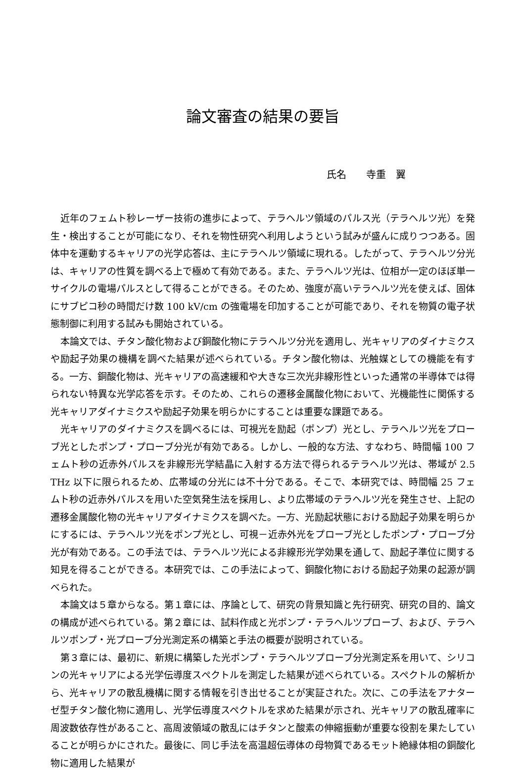論文審査の結果の要旨
氏名　　寺重　翼
近年のフェムト秒レーザー技術の進歩によって、テラヘルツ領域のパルス光（テラヘルツ光）を発生・検出することが可能になり、それを物性研究へ利用しようという試みが盛んに成りつつある。固体中を運動するキャリアの光学応答は、主にテラヘルツ領域に現れる。したがって、テラヘルツ分光は、キャリアの性質を調べる上で極めて有効である。また、テラヘルツ光は、位相が一定のほぼ単一サイクルの電場パルスとして得ることができる。そのため、強度が高いテラヘルツ光を使えば、固体にサブピコ秒の時間だけ数 100 kV/cm の強電場を印加することが可能であり、それを物質の電子状態制御に利用する試みも開始されている。
本論文では、チタン酸化物および銅酸化物にテラヘルツ分光を適用し、光キャリアのダイナミクスや励起子効果の機構を調べた結果が述べられている。チタン酸化物は、光触媒としての機能を有する。一方、銅酸化物は、光キャリアの高速緩和や大きな三次光非線形性といった通常の半導体では得られない特異な光学応答を示す。そのため、これらの遷移金属酸化物において、光機能性に関係する光キャリアダイナミクスや励起子効果を明らかにすることは重要な課題である。
光キャリアのダイナミクスを調べるには、可視光を励起（ポンプ）光とし、テラヘルツ光をプローブ光としたポンプ・プローブ分光が有効である。しかし、一般的な方法、すなわち、時間幅 100 フェムト秒の近赤外パルスを非線形光学結晶に入射する方法で得られるテラヘルツ光は、帯域が 2.5 THz 以下に限られるため、広帯域の分光には不十分である。そこで、本研究では、時間幅 25 フェムト秒の近赤外パルスを用いた空気発生法を採用し、より広帯域のテラヘルツ光を発生させ、上記の遷移金属酸化物の光キャリアダイナミクスを調べた。一方、光励起状態における励起子効果を明らかにするには、テラヘルツ光をポンプ光とし、可視－近赤外光をプローブ光としたポンプ・プローブ分光が有効である。この手法では、テラヘルツ光による非線形光学効果を通して、励起子準位に関する知見を得ることができる。本研究では、この手法によって、銅酸化物における励起子効果の起源が調べられた。
本論文は５章からなる。第１章には、序論として、研究の背景知識と先行研究、研究の目的、論文の構成が述べられている。第２章には、試料作成と光ポンプ・テラヘルツプローブ、および、テラヘルツポンプ・光プローブ分光測定系の構築と手法の概要が説明されている。
第３章には、最初に、新規に構築した光ポンプ・テラヘルツプローブ分光測定系を用いて、シリコンの光キャリアによる光学伝導度スペクトルを測定した結果が述べられている。スペクトルの解析から、光キャリアの散乱機構に関する情報を引き出せることが実証された。次に、この手法をアナターゼ型チタン酸化物に適用し、光学伝導度スペクトルを求めた結果が示され、光キャリアの散乱確率に周波数依存性があること、高周波領域の散乱にはチタンと酸素の伸縮振動が重要な役割を果たしていることが明らかにされた。最後に、同じ手法を高温超伝導体の母物質であるモット絶縁体相の銅酸化物に適用した結果が